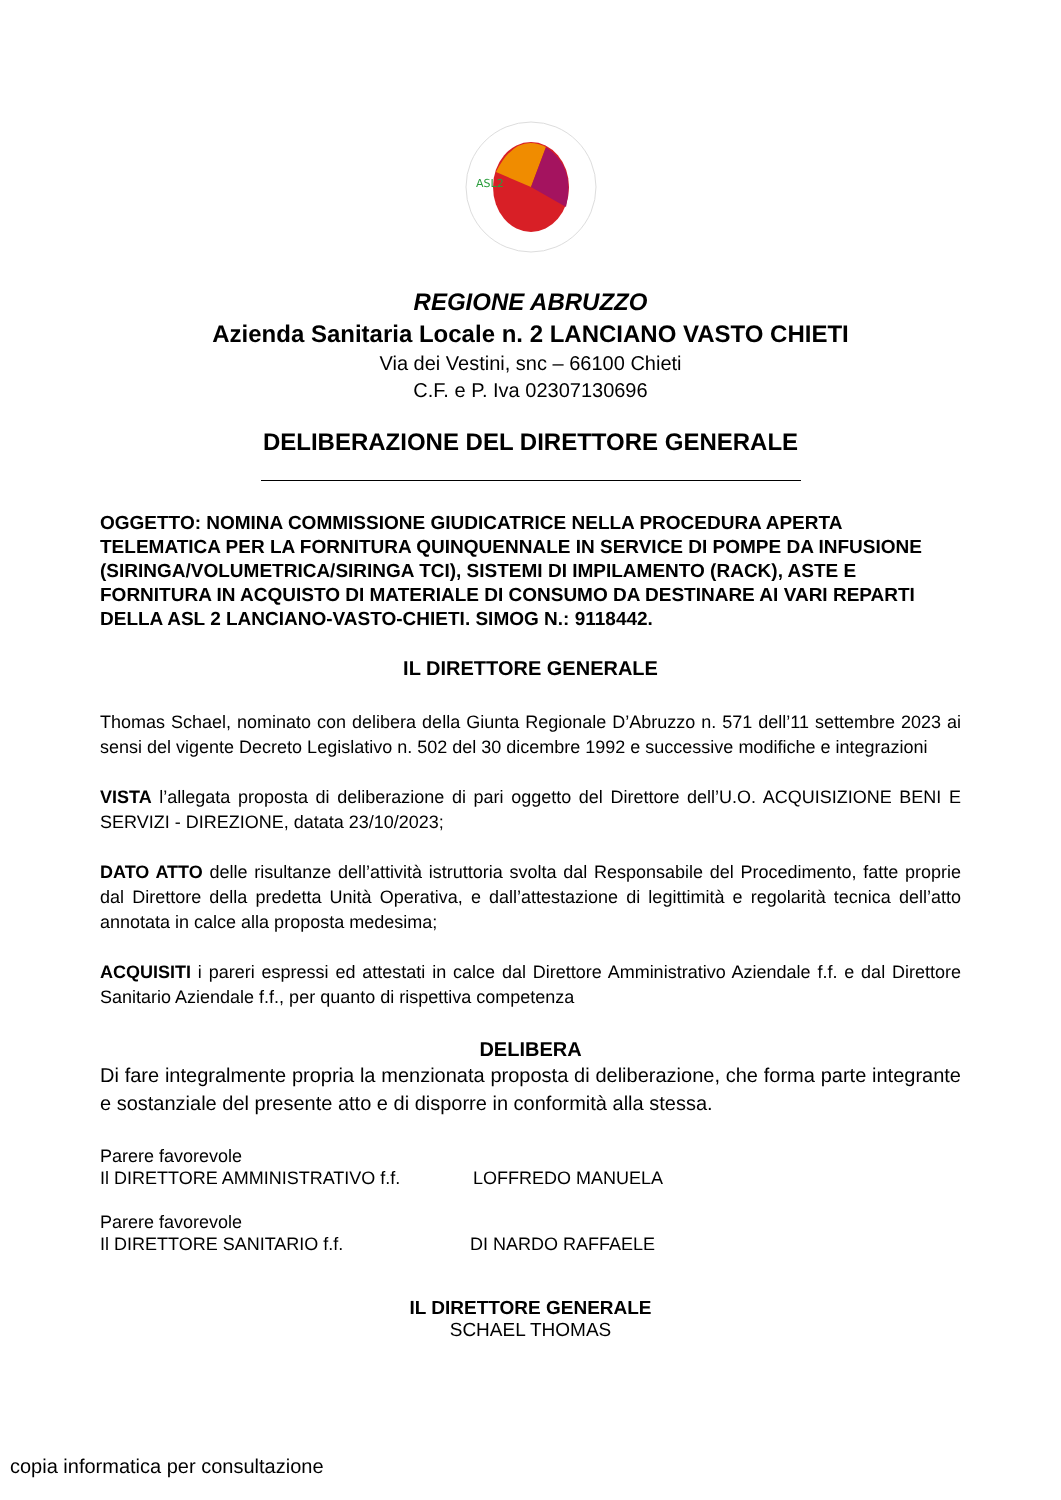ASL2
REGIONE ABRUZZO
Azienda Sanitaria Locale n. 2 LANCIANO VASTO CHIETI
Via dei Vestini, snc – 66100 Chieti
C.F. e P. Iva 02307130696
DELIBERAZIONE DEL DIRETTORE GENERALE
OGGETTO: NOMINA COMMISSIONE GIUDICATRICE NELLA PROCEDURA APERTA TELEMATICA PER LA FORNITURA QUINQUENNALE IN SERVICE DI POMPE DA INFUSIONE (SIRINGA/VOLUMETRICA/SIRINGA TCI), SISTEMI DI IMPILAMENTO (RACK), ASTE E FORNITURA IN ACQUISTO DI MATERIALE DI CONSUMO DA DESTINARE AI VARI REPARTI DELLA ASL 2 LANCIANO-VASTO-CHIETI. SIMOG N.: 9118442.
IL DIRETTORE GENERALE
Thomas Schael, nominato con delibera della Giunta Regionale D’Abruzzo n. 571 dell’11 settembre 2023 ai sensi del vigente Decreto Legislativo n. 502 del 30 dicembre 1992 e successive modifiche e integrazioni
VISTA l’allegata proposta di deliberazione di pari oggetto del Direttore dell’U.O. ACQUISIZIONE BENI E SERVIZI - DIREZIONE, datata 23/10/2023;
DATO ATTO delle risultanze dell’attività istruttoria svolta dal Responsabile del Procedimento, fatte proprie dal Direttore della predetta Unità Operativa, e dall’attestazione di legittimità e regolarità tecnica dell’atto annotata in calce alla proposta medesima;
ACQUISITI i pareri espressi ed attestati in calce dal Direttore Amministrativo Aziendale f.f. e dal Direttore Sanitario Aziendale f.f., per quanto di rispettiva competenza
DELIBERA
Di fare integralmente propria la menzionata proposta di deliberazione, che forma parte integrante e sostanziale del presente atto e di disporre in conformità alla stessa.
Parere favorevole
Il DIRETTORE AMMINISTRATIVO f.f. LOFFREDO MANUELA
Parere favorevole
Il DIRETTORE SANITARIO f.f. DI NARDO RAFFAELE
IL DIRETTORE GENERALE
SCHAEL THOMAS
copia informatica per consultazione